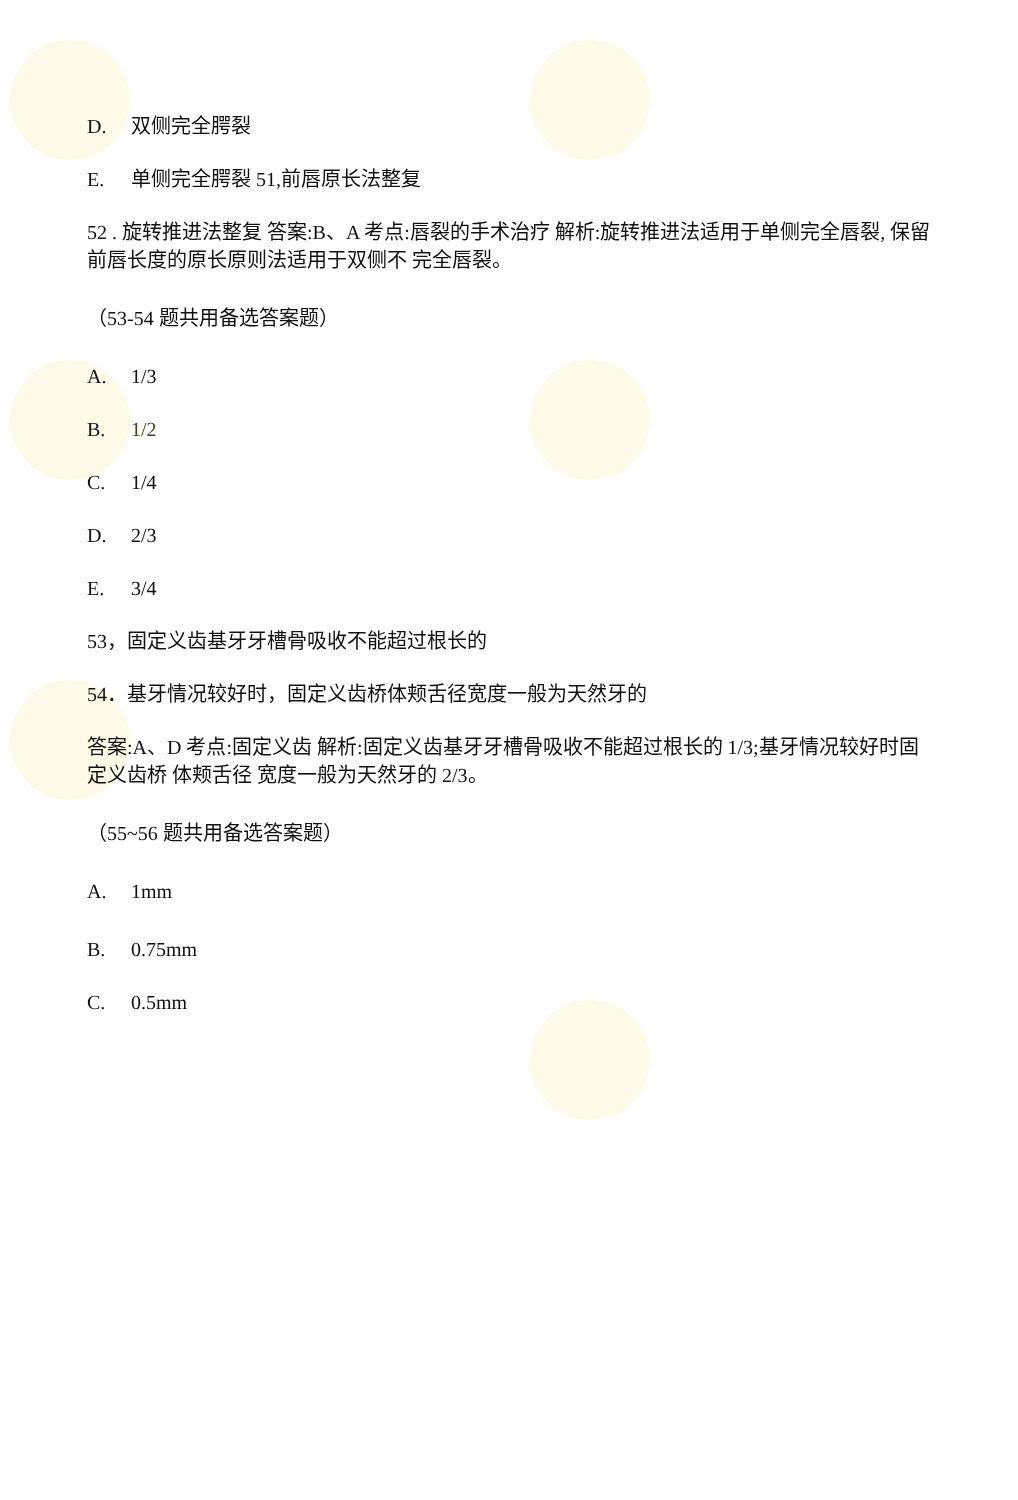D. 双侧完全腭裂
E. 单侧完全腭裂 51,前唇原长法整复
52 . 旋转推进法整复 答案:B、A 考点:唇裂的手术治疗 解析:旋转推进法适用于单侧完全唇裂, 保留前唇长度的原长原则法适用于双侧不 完全唇裂。
（53-54 题共用备选答案题）
A. 1/3
B. 1/2
C. 1/4
D. 2/3
E. 3/4
53，固定义齿基牙牙槽骨吸收不能超过根长的
54．基牙情况较好时，固定义齿桥体颊舌径宽度一般为天然牙的
答案:A、D 考点:固定义齿 解析:固定义齿基牙牙槽骨吸收不能超过根长的 1/3;基牙情况较好时固定义齿桥 体颊舌径 宽度一般为天然牙的 2/3。
（55~56 题共用备选答案题）
A. 1mm
B. 0.75mm
C. 0.5mm